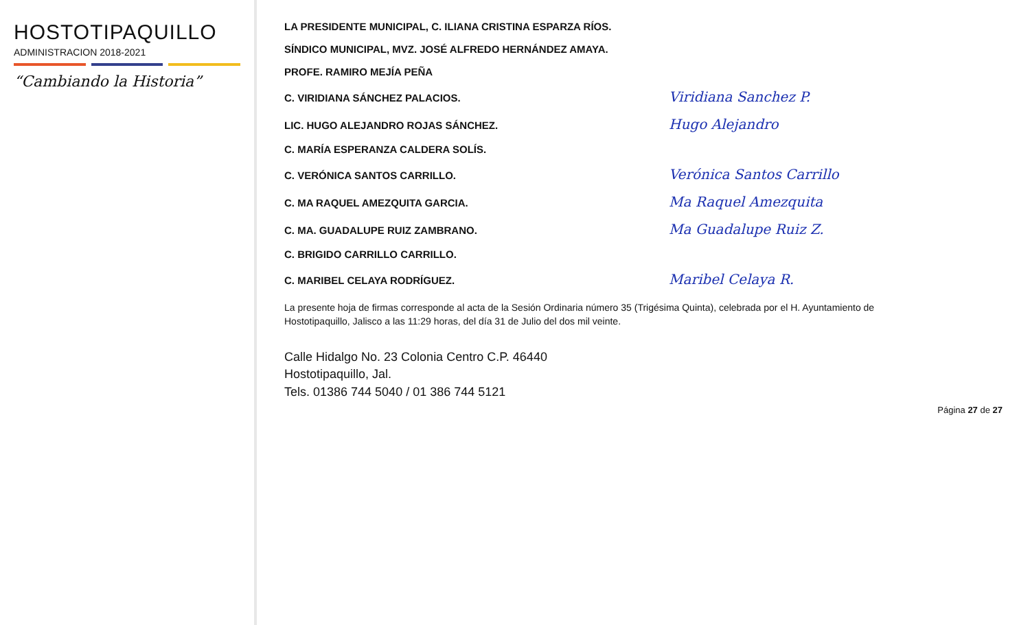HOSTOTIPAQUILLO
ADMINISTRACION 2018-2021
“Cambiando la Historia”
LA PRESIDENTE MUNICIPAL, C. ILIANA CRISTINA ESPARZA RÍOS.
SÍNDICO MUNICIPAL, MVZ. JOSÉ ALFREDO HERNÁNDEZ AMAYA.
PROFE. RAMIRO MEJÍA PEÑA
C. VIRIDIANA SÁNCHEZ PALACIOS.
Viridiana Sanchez P.
LIC. HUGO ALEJANDRO ROJAS SÁNCHEZ.
Hugo Alejandro
C. MARÍA ESPERANZA CALDERA SOLÍS.
C. VERÓNICA SANTOS CARRILLO.
Verónica Santos Carrillo
C. MA RAQUEL AMEZQUITA GARCIA.
Ma Raquel Amezquita
C. MA. GUADALUPE RUIZ ZAMBRANO.
Ma Guadalupe Ruiz Z.
C. BRIGIDO CARRILLO CARRILLO.
C. MARIBEL CELAYA RODRÍGUEZ.
Maribel Celaya R.
La presente hoja de firmas corresponde al acta de la Sesión Ordinaria número 35 (Trigésima Quinta), celebrada por el H. Ayuntamiento de Hostotipaquillo, Jalisco a las 11:29 horas, del día 31 de Julio del dos mil veinte.
Calle Hidalgo No. 23 Colonia Centro C.P. 46440
Hostotipaquillo, Jal.
Tels. 01386 744 5040 / 01 386 744 5121
Página 27 de 27